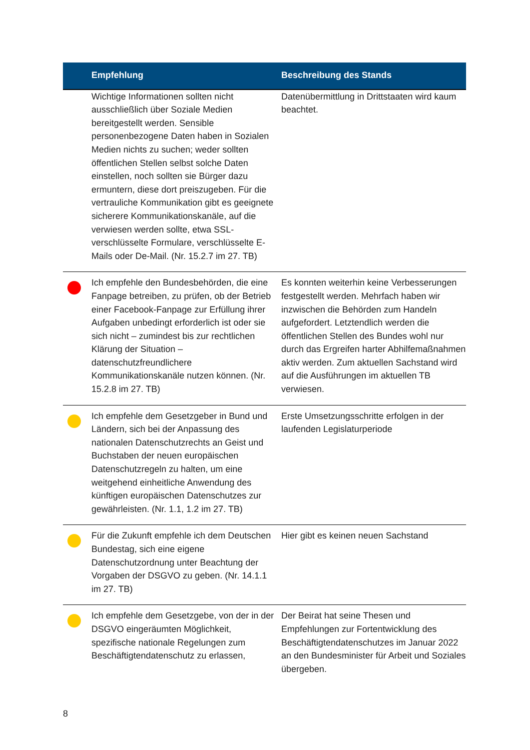| | Empfehlung | Beschreibung des Stands |
| --- | --- | --- |
| | Wichtige Informationen sollten nicht ausschließlich über Soziale Medien bereitgestellt werden. Sensible personenbezogene Daten haben in Sozialen Medien nichts zu suchen; weder sollten öffentlichen Stellen selbst solche Daten einstellen, noch sollten sie Bürger dazu ermuntern, diese dort preiszugeben. Für die vertrauliche Kommunikation gibt es geeignete sicherere Kommunikationskanäle, auf die verwiesen werden sollte, etwa SSL-verschlüsselte Formulare, verschlüsselte E-Mails oder De-Mail. (Nr. 15.2.7 im 27. TB) | Datenübermittlung in Drittstaaten wird kaum beachtet. |
| | Ich empfehle den Bundesbehörden, die eine Fanpage betreiben, zu prüfen, ob der Betrieb einer Facebook-Fanpage zur Erfüllung ihrer Aufgaben unbedingt erforderlich ist oder sie sich nicht – zumindest bis zur rechtlichen Klärung der Situation – datenschutzfreundlichere Kommunikationskanäle nutzen können. (Nr. 15.2.8 im 27. TB) | Es konnten weiterhin keine Verbesserungen festgestellt werden. Mehrfach haben wir inzwischen die Behörden zum Handeln aufgefordert. Letztendlich werden die öffentlichen Stellen des Bundes wohl nur durch das Ergreifen harter Abhilfemaßnahmen aktiv werden. Zum aktuellen Sachstand wird auf die Ausführungen im aktuellen TB verwiesen. |
| | Ich empfehle dem Gesetzgeber in Bund und Ländern, sich bei der Anpassung des nationalen Datenschutzrechts an Geist und Buchstaben der neuen europäischen Datenschutzregeln zu halten, um eine weitgehend einheitliche Anwendung des künftigen europäischen Datenschutzes zur gewährleisten. (Nr. 1.1, 1.2 im 27. TB) | Erste Umsetzungsschritte erfolgen in der laufenden Legislaturperiode |
| | Für die Zukunft empfehle ich dem Deutschen Bundestag, sich eine eigene Datenschutzordnung unter Beachtung der Vorgaben der DSGVO zu geben. (Nr. 14.1.1 im 27. TB) | Hier gibt es keinen neuen Sachstand |
| | Ich empfehle dem Gesetzgebe, von der in der DSGVO eingeräumten Möglichkeit, spezifische nationale Regelungen zum Beschäftigtendatenschutz zu erlassen, | Der Beirat hat seine Thesen und Empfehlungen zur Fortentwicklung des Beschäftigtendatenschutzes im Januar 2022 an den Bundesminister für Arbeit und Soziales übergeben. |
8